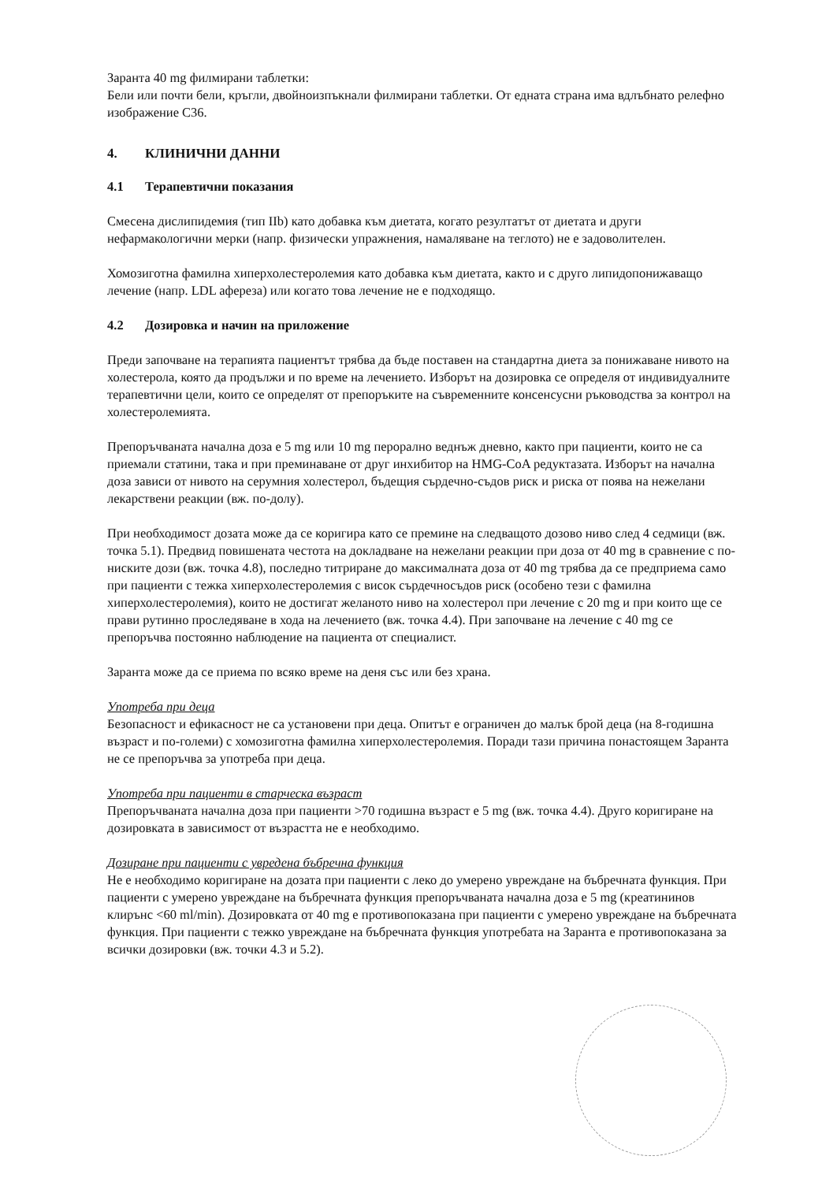Заранта 40 mg филмирани таблетки:
Бели или почти бели, кръгли, двойноизпъкнали филмирани таблетки. От едната страна има вдлъбнато релефно изображение С36.
4. КЛИНИЧНИ ДАННИ
4.1 Терапевтични показания
Смесена дислипидемия (тип IIb) като добавка към диетата, когато резултатът от диетата и други нефармакологични мерки (напр. физически упражнения, намаляване на теглото) не е задоволителен.
Хомозиготна фамилна хиперхолестеролемия като добавка към диетата, както и с друго липидопонижаващо лечение (напр. LDL афереза) или когато това лечение не е подходящо.
4.2 Дозировка и начин на приложение
Преди започване на терапията пациентът трябва да бъде поставен на стандартна диета за понижаване нивото на холестерола, която да продължи и по време на лечението. Изборът на дозировка се определя от индивидуалните терапевтични цели, които се определят от препоръките на съвременните консенсусни ръководства за контрол на холестеролемията.
Препоръчваната начална доза е 5 mg или 10 mg перорално веднъж дневно, както при пациенти, които не са приемали статини, така и при преминаване от друг инхибитор на HMG-CoA редуктазата. Изборът на начална доза зависи от нивото на серумния холестерол, бъдещия сърдечно-съдов риск и риска от поява на нежелани лекарствени реакции (вж. по-долу).
При необходимост дозата може да се коригира като се премине на следващото дозово ниво след 4 седмици (вж. точка 5.1). Предвид повишената честота на докладване на нежелани реакции при доза от 40 mg в сравнение с по-ниските дози (вж. точка 4.8), последно титриране до максималната доза от 40 mg трябва да се предприема само при пациенти с тежка хиперхолестеролемия с висок сърдечносъдов риск (особено тези с фамилна хиперхолестеролемия), които не достигат желаното ниво на холестерол при лечение с 20 mg и при които ще се прави рутинно проследяване в хода на лечението (вж. точка 4.4). При започване на лечение с 40 mg се препоръчва постоянно наблюдение на пациента от специалист.
Заранта може да се приема по всяко време на деня със или без храна.
Употреба при деца
Безопасност и ефикасност не са установени при деца. Опитът е ограничен до малък брой деца (на 8-годишна възраст и по-големи) с хомозиготна фамилна хиперхолестеролемия. Поради тази причина понастоящем Заранта не се препоръчва за употреба при деца.
Употреба при пациенти в старческа възраст
Препоръчваната начална доза при пациенти >70 годишна възраст е 5 mg (вж. точка 4.4). Друго коригиране на дозировката в зависимост от възрастта не е необходимо.
Дозиране при пациенти с увредена бъбречна функция
Не е необходимо коригиране на дозата при пациенти с леко до умерено увреждане на бъбречната функция. При пациенти с умерено увреждане на бъбречната функция препоръчваната начална доза е 5 mg (креатининов клирънс <60 ml/min). Дозировката от 40 mg е противопоказана при пациенти с умерено увреждане на бъбречната функция. При пациенти с тежко увреждане на бъбречната функция употребата на Заранта е противопоказана за всички дозировки (вж. точки 4.3 и 5.2).